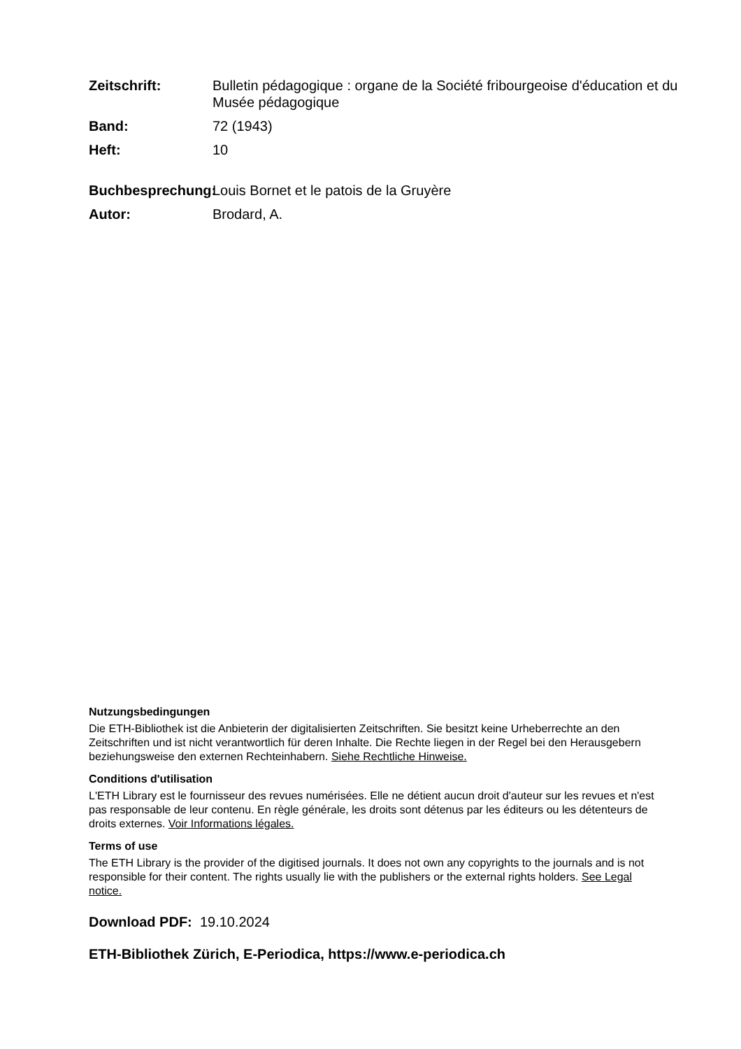Zeitschrift: Bulletin pédagogique : organe de la Société fribourgeoise d'éducation et du Musée pédagogique
Band: 72 (1943)
Heft: 10
Buchbesprechung:
Louis Bornet et le patois de la Gruyère
Autor: Brodard, A.
Nutzungsbedingungen
Die ETH-Bibliothek ist die Anbieterin der digitalisierten Zeitschriften. Sie besitzt keine Urheberrechte an den Zeitschriften und ist nicht verantwortlich für deren Inhalte. Die Rechte liegen in der Regel bei den Herausgebern beziehungsweise den externen Rechteinhabern. Siehe Rechtliche Hinweise.
Conditions d'utilisation
L'ETH Library est le fournisseur des revues numérisées. Elle ne détient aucun droit d'auteur sur les revues et n'est pas responsable de leur contenu. En règle générale, les droits sont détenus par les éditeurs ou les détenteurs de droits externes. Voir Informations légales.
Terms of use
The ETH Library is the provider of the digitised journals. It does not own any copyrights to the journals and is not responsible for their content. The rights usually lie with the publishers or the external rights holders. See Legal notice.
Download PDF: 19.10.2024
ETH-Bibliothek Zürich, E-Periodica, https://www.e-periodica.ch